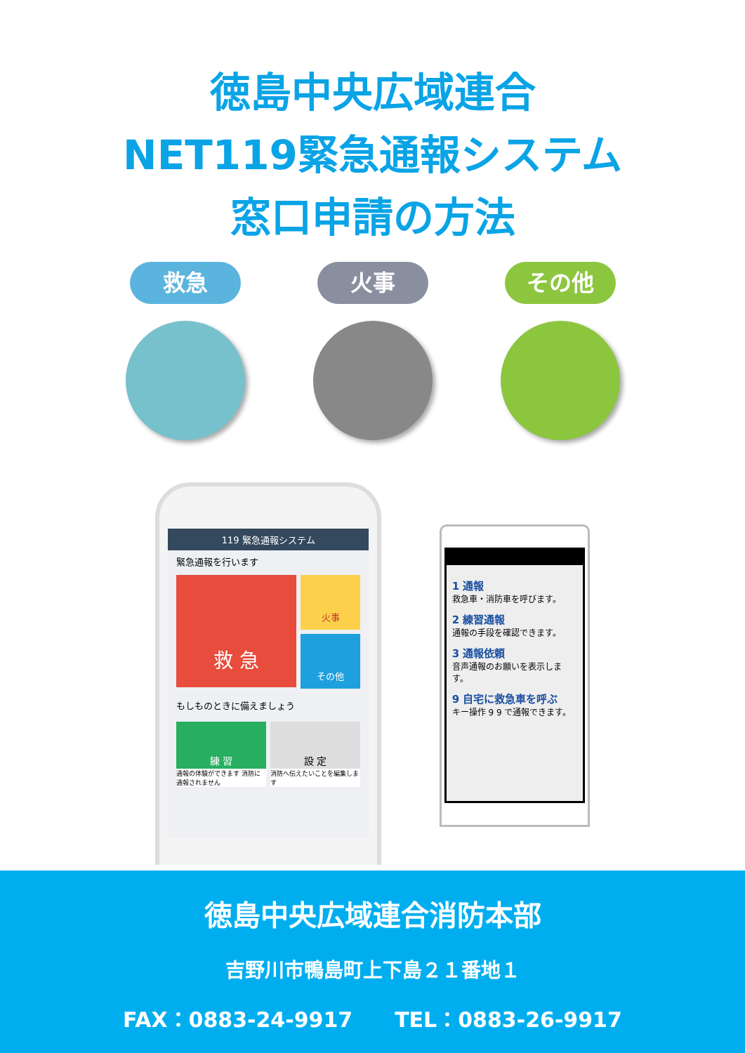徳島中央広域連合
NET119緊急通報システム
窓口申請の方法
救急 火事 その他
119 緊急通報システム
緊急通報を行います
救 急
火事
その他
もしものときに備えましょう
練 習
通報の体験ができます 消防に通報されません
設 定
消防へ伝えたいことを編集します
1 通報
救急車・消防車を呼びます。
2 練習通報
通報の手段を確認できます。
3 通報依頼
音声通報のお願いを表示します。
9 自宅に救急車を呼ぶ
キー操作 9 9 で通報できます。
徳島中央広域連合消防本部
吉野川市鴨島町上下島２１番地１
FAX：0883-24-9917　　TEL：0883-26-9917